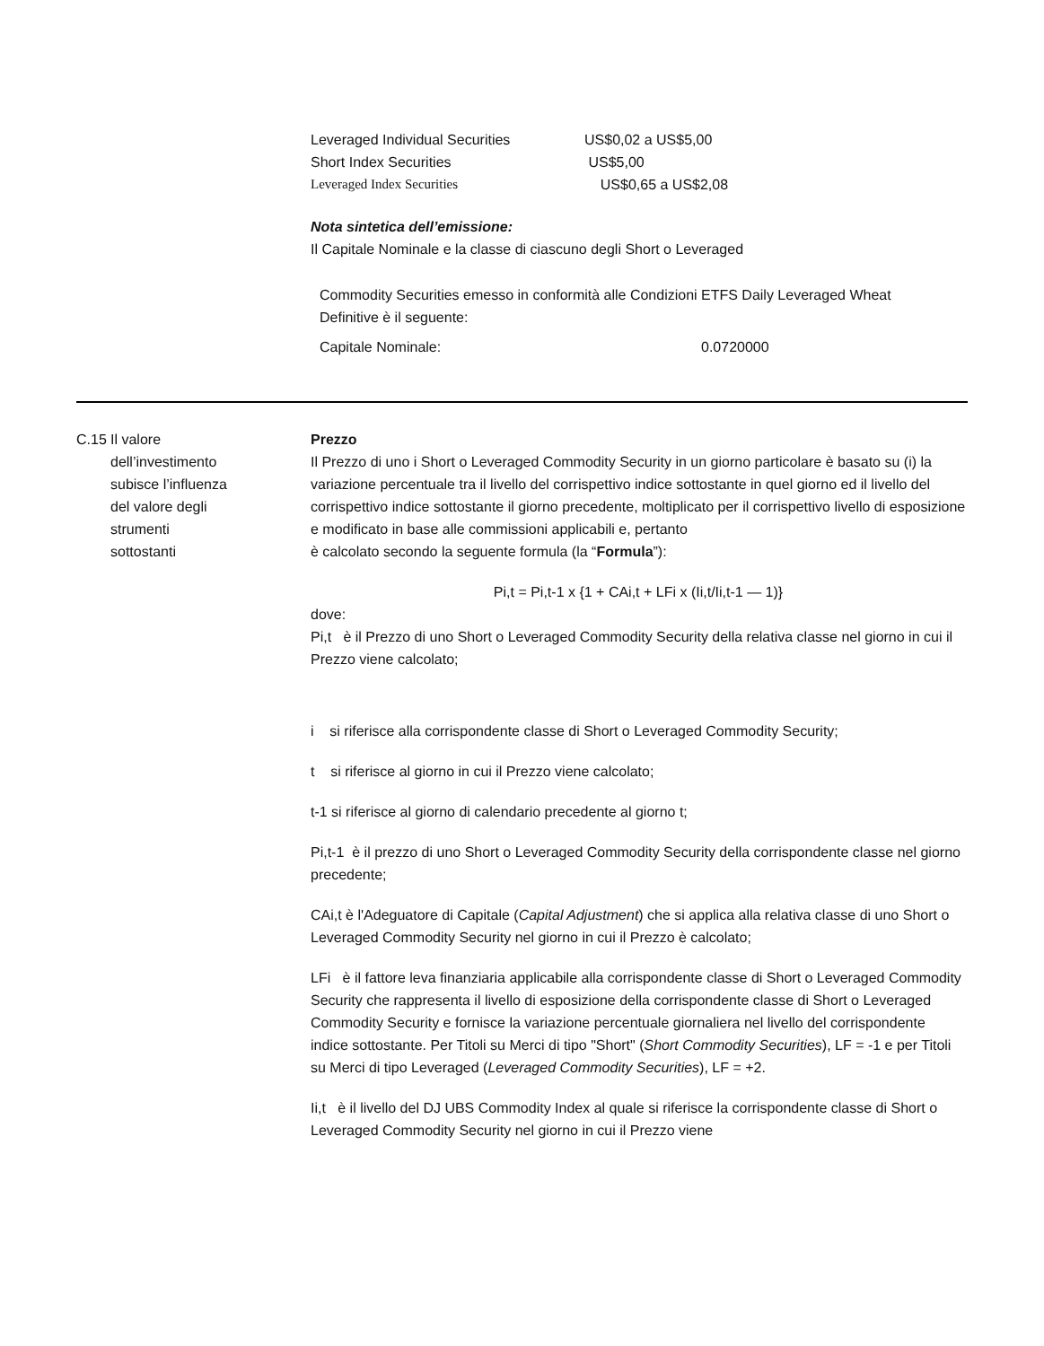Leveraged Individual Securities US$0,02 a US$5,00
Short Index Securities US$5,00
Leveraged Index Securities US$0,65 a US$2,08
Nota sintetica dell’emissione:
Il Capitale Nominale e la classe di ciascuno degli Short o Leveraged
| Commodity Securities emesso in conformità alle Condizioni Definitive è il seguente: | ETFS Daily Leveraged Wheat |
| Capitale Nominale: | 0.0720000 |
C.15
Il valore
dell’investimento
subisce l’influenza
del valore degli
strumenti
sottostanti
Prezzo
Il Prezzo di uno i Short o Leveraged Commodity Security in un giorno particolare è basato su (i) la variazione percentuale tra il livello del corrispettivo indice sottostante in quel giorno ed il livello del corrispettivo indice sottostante il giorno precedente, moltiplicato per il corrispettivo livello di esposizione e modificato in base alle commissioni applicabili e, pertanto
è calcolato secondo la seguente formula (la “Formula”):
Pi,t = Pi,t-1 x {1 + CAi,t + LFi x (Ii,t/Ii,t-1 — 1)}
dove:
Pi,t è il Prezzo di uno Short o Leveraged Commodity Security della relativa classe nel giorno in cui il Prezzo viene calcolato;
i si riferisce alla corrispondente classe di Short o Leveraged Commodity Security;
t si riferisce al giorno in cui il Prezzo viene calcolato;
t-1 si riferisce al giorno di calendario precedente al giorno t;
Pi,t-1 è il prezzo di uno Short o Leveraged Commodity Security della corrispondente classe nel giorno precedente;
CAi,t è l'Adeguatore di Capitale (Capital Adjustment) che si applica alla relativa classe di uno Short o Leveraged Commodity Security nel giorno in cui il Prezzo è calcolato;
LFi è il fattore leva finanziaria applicabile alla corrispondente classe di Short o Leveraged Commodity Security che rappresenta il livello di esposizione della corrispondente classe di Short o Leveraged Commodity Security e fornisce la variazione percentuale giornaliera nel livello del corrispondente indice sottostante. Per Titoli su Merci di tipo "Short" (Short Commodity Securities), LF = -1 e per Titoli su Merci di tipo Leveraged (Leveraged Commodity Securities), LF = +2.
Ii,t è il livello del DJ UBS Commodity Index al quale si riferisce la corrispondente classe di Short o Leveraged Commodity Security nel giorno in cui il Prezzo viene